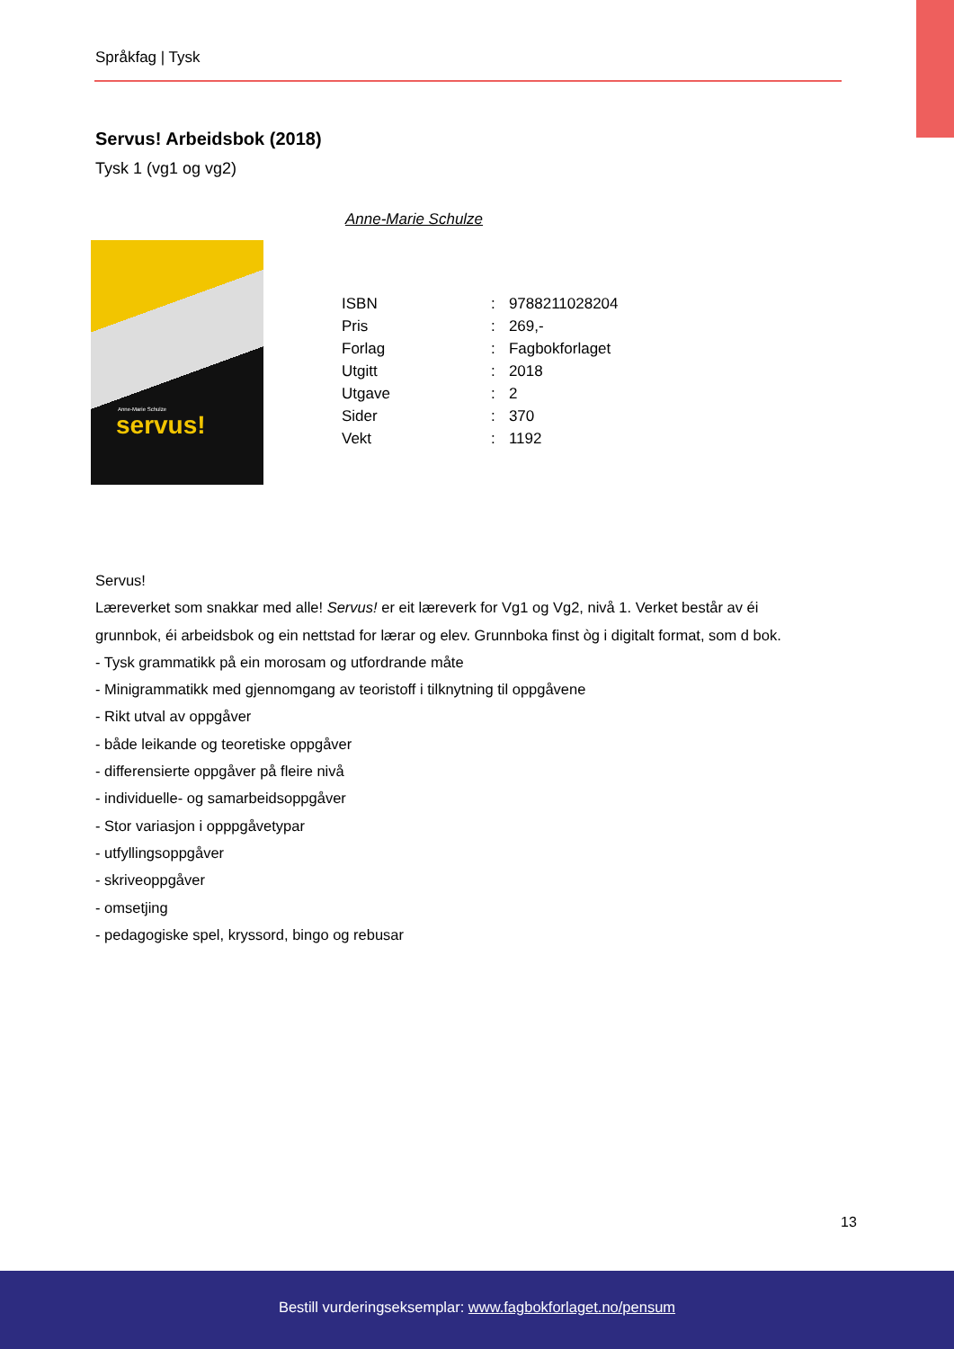Språkfag | Tysk
Servus! Arbeidsbok (2018)
Tysk 1 (vg1 og vg2)
Anne-Marie Schulze
Anne-Marie Schulze
servus!
| ISBN | : | 9788211028204 |
| Pris | : | 269,- |
| Forlag | : | Fagbokforlaget |
| Utgitt | : | 2018 |
| Utgave | : | 2 |
| Sider | : | 370 |
| Vekt | : | 1192 |
Servus!
Læreverket som snakkar med alle! Servus! er eit læreverk for Vg1 og Vg2, nivå 1. Verket består av éi
grunnbok, éi arbeidsbok og ein nettstad for lærar og elev. Grunnboka finst òg i digitalt format, som d bok.
- Tysk grammatikk på ein morosam og utfordrande måte
- Minigrammatikk med gjennomgang av teoristoff i tilknytning til oppgåvene
- Rikt utval av oppgåver
- både leikande og teoretiske oppgåver
- differensierte oppgåver på fleire nivå
- individuelle- og samarbeidsoppgåver
- Stor variasjon i opppgåvetypar
- utfyllingsoppgåver
- skriveoppgåver
- omsetjing
- pedagogiske spel, kryssord, bingo og rebusar
13
Bestill vurderingseksemplar: www.fagbokforlaget.no/pensum